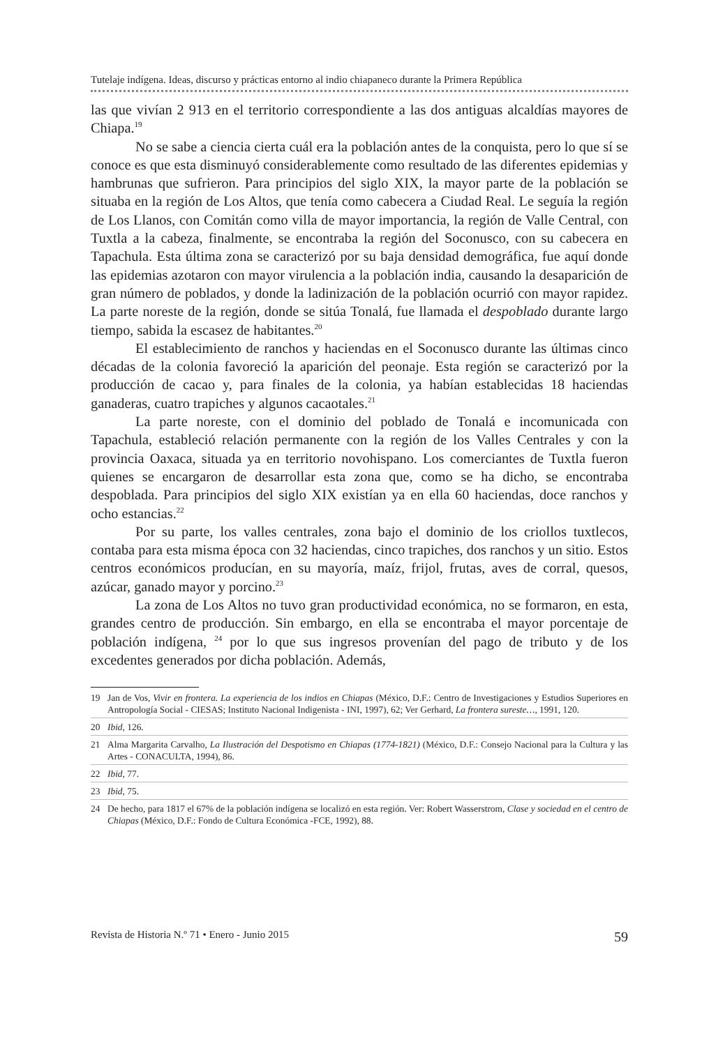Tutelaje indígena. Ideas, discurso y prácticas entorno al indio chiapaneco durante la Primera República
las que vivían 2 913 en el territorio correspondiente a las dos antiguas alcaldías mayores de Chiapa.<sup>19</sup>
No se sabe a ciencia cierta cuál era la población antes de la conquista, pero lo que sí se conoce es que esta disminuyó considerablemente como resultado de las diferentes epidemias y hambrunas que sufrieron. Para principios del siglo XIX, la mayor parte de la población se situaba en la región de Los Altos, que tenía como cabecera a Ciudad Real. Le seguía la región de Los Llanos, con Comitán como villa de mayor importancia, la región de Valle Central, con Tuxtla a la cabeza, finalmente, se encontraba la región del Soconusco, con su cabecera en Tapachula. Esta última zona se caracterizó por su baja densidad demográfica, fue aquí donde las epidemias azotaron con mayor virulencia a la población india, causando la desaparición de gran número de poblados, y donde la ladinización de la población ocurrió con mayor rapidez. La parte noreste de la región, donde se sitúa Tonalá, fue llamada el despoblado durante largo tiempo, sabida la escasez de habitantes.<sup>20</sup>
El establecimiento de ranchos y haciendas en el Soconusco durante las últimas cinco décadas de la colonia favoreció la aparición del peonaje. Esta región se caracterizó por la producción de cacao y, para finales de la colonia, ya habían establecidas 18 haciendas ganaderas, cuatro trapiches y algunos cacaotales.<sup>21</sup>
La parte noreste, con el dominio del poblado de Tonalá e incomunicada con Tapachula, estableció relación permanente con la región de los Valles Centrales y con la provincia Oaxaca, situada ya en territorio novohispano. Los comerciantes de Tuxtla fueron quienes se encargaron de desarrollar esta zona que, como se ha dicho, se encontraba despoblada. Para principios del siglo XIX existían ya en ella 60 haciendas, doce ranchos y ocho estancias.<sup>22</sup>
Por su parte, los valles centrales, zona bajo el dominio de los criollos tuxtlecos, contaba para esta misma época con 32 haciendas, cinco trapiches, dos ranchos y un sitio. Estos centros económicos producían, en su mayoría, maíz, frijol, frutas, aves de corral, quesos, azúcar, ganado mayor y porcino.<sup>23</sup>
La zona de Los Altos no tuvo gran productividad económica, no se formaron, en esta, grandes centro de producción. Sin embargo, en ella se encontraba el mayor porcentaje de población indígena, <sup>24</sup> por lo que sus ingresos provenían del pago de tributo y de los excedentes generados por dicha población. Además,
19 Jan de Vos, Vivir en frontera. La experiencia de los indios en Chiapas (México, D.F.: Centro de Investigaciones y Estudios Superiores en Antropología Social - CIESAS; Instituto Nacional Indigenista - INI, 1997), 62; Ver Gerhard, La frontera sureste…, 1991, 120.
20 Ibid, 126.
21 Alma Margarita Carvalho, La Ilustración del Despotismo en Chiapas (1774-1821) (México, D.F.: Consejo Nacional para la Cultura y las Artes - CONACULTA, 1994), 86.
22 Ibid, 77.
23 Ibid, 75.
24 De hecho, para 1817 el 67% de la población indígena se localizó en esta región. Ver: Robert Wasserstrom, Clase y sociedad en el centro de Chiapas (México, D.F.: Fondo de Cultura Económica -FCE, 1992), 88.
Revista de Historia N.º 71 • Enero - Junio 2015 59